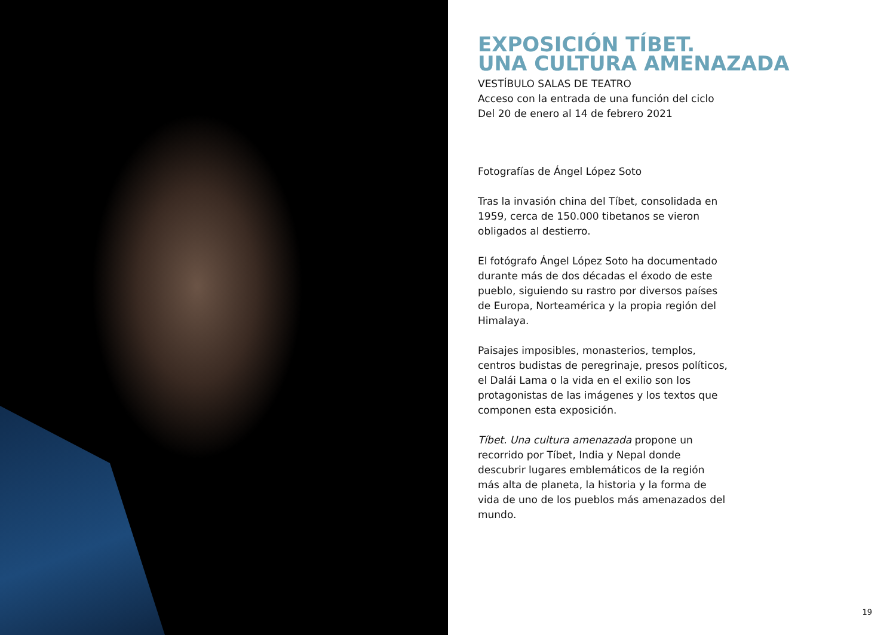EXPOSICIÓN TÍBET.
UNA CULTURA AMENAZADA
VESTÍBULO SALAS DE TEATRO
Acceso con la entrada de una función del ciclo
Del 20 de enero al 14 de febrero 2021
Fotografías de Ángel López Soto
Tras la invasión china del Tíbet, consolidada en 1959, cerca de 150.000 tibetanos se vieron obligados al destierro.
El fotógrafo Ángel López Soto ha documentado durante más de dos décadas el éxodo de este pueblo, siguiendo su rastro por diversos países de Europa, Norteamérica y la propia región del Himalaya.
Paisajes imposibles, monasterios, templos, centros budistas de peregrinaje, presos políticos, el Dalái Lama o la vida en el exilio son los protagonistas de las imágenes y los textos que componen esta exposición.
Tíbet. Una cultura amenazada propone un recorrido por Tíbet, India y Nepal donde descubrir lugares emblemáticos de la región más alta de planeta, la historia y la forma de vida de uno de los pueblos más amenazados del mundo.
19